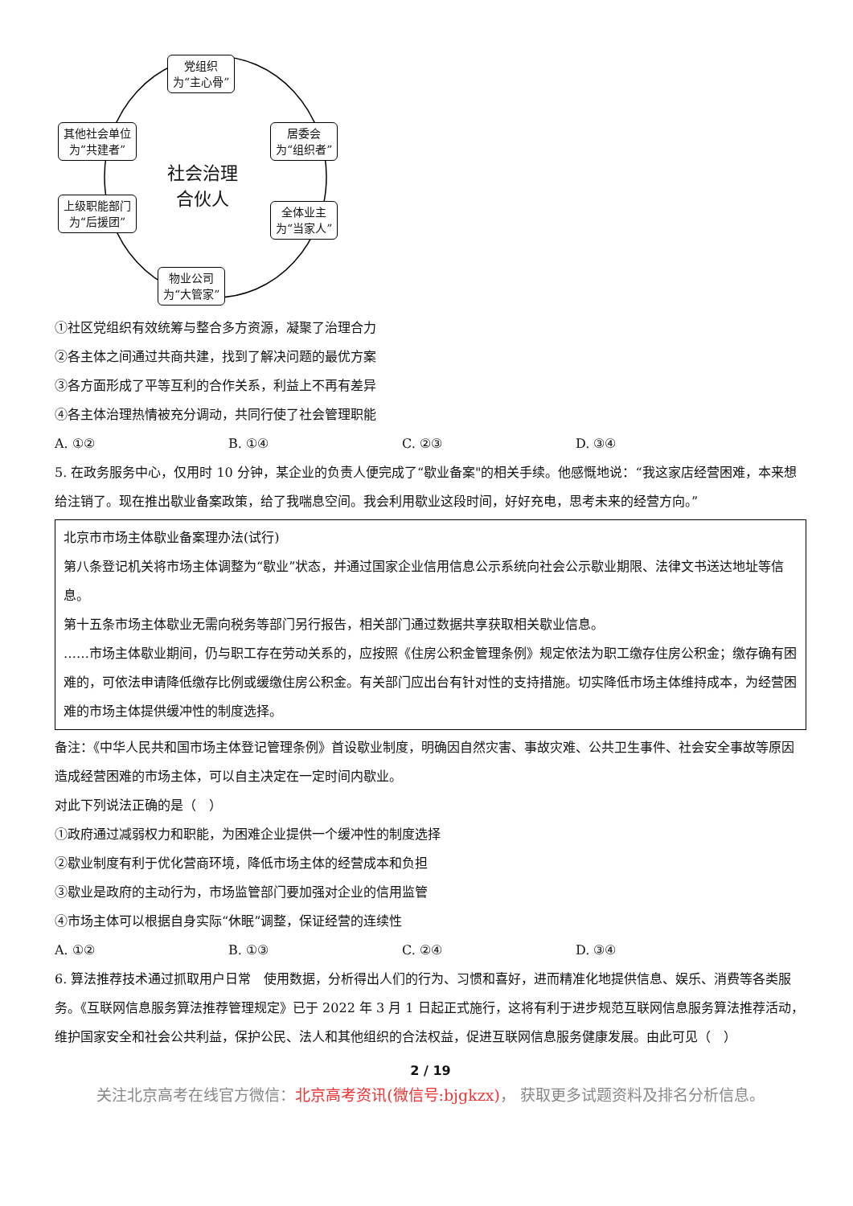党组织
为“主心骨”
其他社会单位
为“共建者”
居委会
为“组织者”
社会治理
合伙人
上级职能部门
为“后援团”
全体业主
为“当家人”
物业公司
为“大管家”
①社区党组织有效统筹与整合多方资源，凝聚了治理合力
②各主体之间通过共商共建，找到了解决问题的最优方案
③各方面形成了平等互利的合作关系，利益上不再有差异
④各主体治理热情被充分调动，共同行使了社会管理职能
A. ①② B. ①④ C. ②③ D. ③④
5. 在政务服务中心，仅用时 10 分钟，某企业的负责人便完成了“歇业备案"的相关手续。他感慨地说：“我这家店经营困难，本来想给注销了。现在推出歇业备案政策，给了我喘息空间。我会利用歇业这段时间，好好充电，思考未来的经营方向。”
北京市市场主体歇业备案理办法(试行)
第八条登记机关将市场主体调整为“歇业”状态，并通过国家企业信用信息公示系统向社会公示歇业期限、法律文书送达地址等信息。
第十五条市场主体歇业无需向税务等部门另行报告，相关部门通过数据共享获取相关歇业信息。
……市场主体歇业期间，仍与职工存在劳动关系的，应按照《住房公积金管理条例》规定依法为职工缴存住房公积金；缴存确有困难的，可依法申请降低缴存比例或缓缴住房公积金。有关部门应出台有针对性的支持措施。切实降低市场主体维持成本，为经营困难的市场主体提供缓冲性的制度选择。
备注：《中华人民共和国市场主体登记管理条例》首设歇业制度，明确因自然灾害、事故灾难、公共卫生事件、社会安全事故等原因造成经营困难的市场主体，可以自主决定在一定时间内歇业。
对此下列说法正确的是（　）
①政府通过减弱权力和职能，为困难企业提供一个缓冲性的制度选择
②歇业制度有利于优化营商环境，降低市场主体的经营成本和负担
③歇业是政府的主动行为，市场监管部门要加强对企业的信用监管
④市场主体可以根据自身实际“休眠”调整，保证经营的连续性
A. ①② B. ①③ C. ②④ D. ③④
6. 算法推荐技术通过抓取用户日常　使用数据，分析得出人们的行为、习惯和喜好，进而精准化地提供信息、娱乐、消费等各类服务。《互联网信息服务算法推荐管理规定》已于 2022 年 3 月 1 日起正式施行，这将有利于进步规范互联网信息服务算法推荐活动，维护国家安全和社会公共利益，保护公民、法人和其他组织的合法权益，促进互联网信息服务健康发展。由此可见（　）
2 / 19
关注北京高考在线官方微信：北京高考资讯(微信号:bjgkzx)， 获取更多试题资料及排名分析信息。